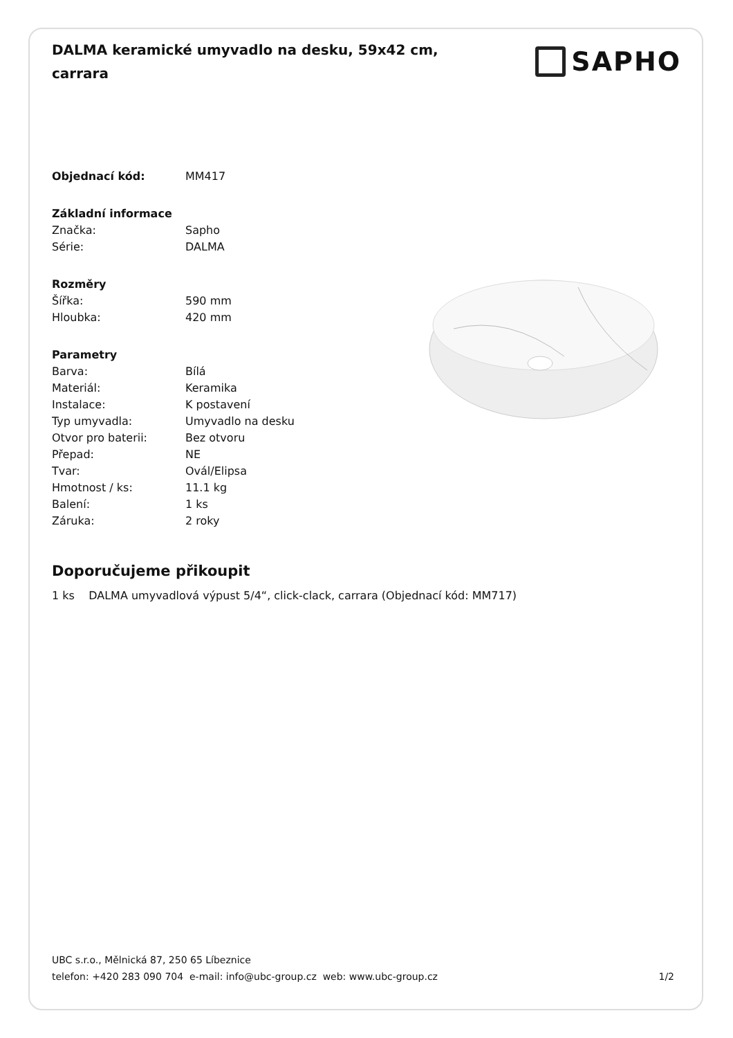DALMA keramické umyvadlo na desku, 59x42 cm, carrara
SAPHO
| Objednací kód: | MM417 |
| Základní informace | |
| Značka: | Sapho |
| Série: | DALMA |
| Rozměry | |
| Šířka: | 590 mm |
| Hloubka: | 420 mm |
| Parametry | |
| Barva: | Bílá |
| Materiál: | Keramika |
| Instalace: | K postavení |
| Typ umyvadla: | Umyvadlo na desku |
| Otvor pro baterii: | Bez otvoru |
| Přepad: | NE |
| Tvar: | Ovál/Elipsa |
| Hmotnost / ks: | 11.1 kg |
| Balení: | 1 ks |
| Záruka: | 2 roky |
Doporučujeme přikoupit
1 ks DALMA umyvadlová výpust 5/4“, click-clack, carrara (Objednací kód: MM717)
UBC s.r.o., Mělnická 87, 250 65 Líbeznice
telefon: +420 283 090 704 e-mail: info@ubc-group.cz web: www.ubc-group.cz 1/2